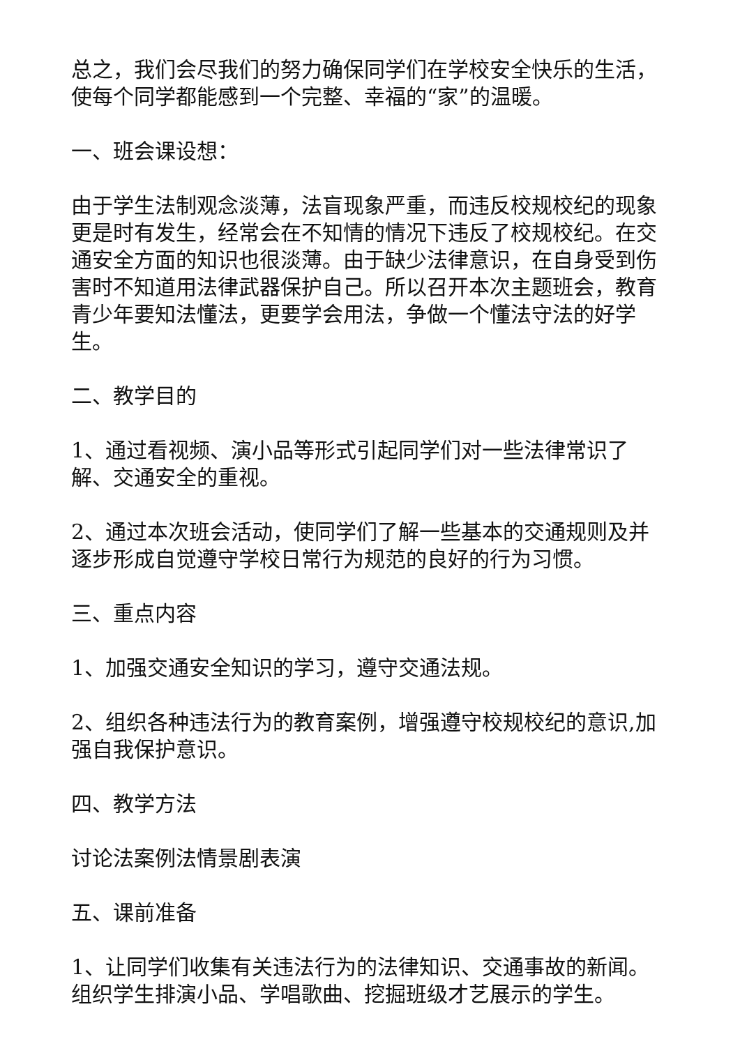总之，我们会尽我们的努力确保同学们在学校安全快乐的生活，使每个同学都能感到一个完整、幸福的“家”的温暖。
一、班会课设想：
由于学生法制观念淡薄，法盲现象严重，而违反校规校纪的现象更是时有发生，经常会在不知情的情况下违反了校规校纪。在交通安全方面的知识也很淡薄。由于缺少法律意识，在自身受到伤害时不知道用法律武器保护自己。所以召开本次主题班会，教育青少年要知法懂法，更要学会用法，争做一个懂法守法的好学生。
二、教学目的
1、通过看视频、演小品等形式引起同学们对一些法律常识了解、交通安全的重视。
2、通过本次班会活动，使同学们了解一些基本的交通规则及并逐步形成自觉遵守学校日常行为规范的良好的行为习惯。
三、重点内容
1、加强交通安全知识的学习，遵守交通法规。
2、组织各种违法行为的教育案例，增强遵守校规校纪的意识,加强自我保护意识。
四、教学方法
讨论法案例法情景剧表演
五、课前准备
1、让同学们收集有关违法行为的法律知识、交通事故的新闻。组织学生排演小品、学唱歌曲、挖掘班级才艺展示的学生。